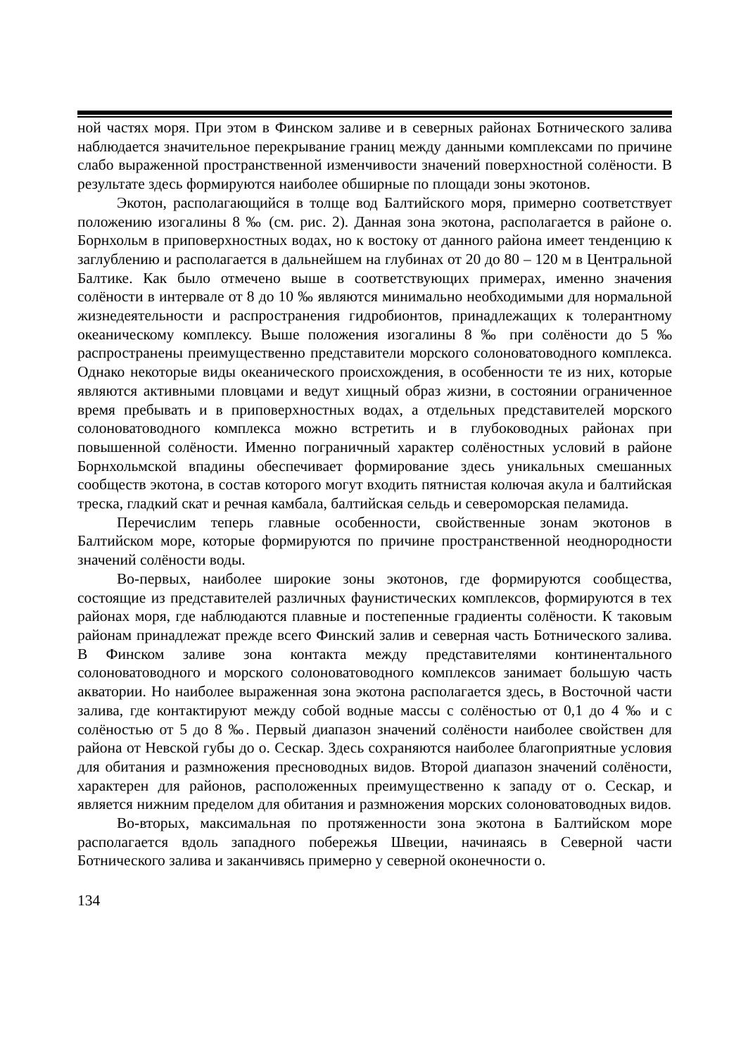ной частях моря. При этом в Финском заливе и в северных районах Ботнического залива наблюдается значительное перекрывание границ между данными комплексами по причине слабо выраженной пространственной изменчивости значений поверхностной солёности. В результате здесь формируются наиболее обширные по площади зоны экотонов.
Экотон, располагающийся в толще вод Балтийского моря, примерно соответствует положению изогалины 8 ‰ (см. рис. 2). Данная зона экотона, располагается в районе о. Борнхольм в приповерхностных водах, но к востоку от данного района имеет тенденцию к заглублению и располагается в дальнейшем на глубинах от 20 до 80 – 120 м в Центральной Балтике. Как было отмечено выше в соответствующих примерах, именно значения солёности в интервале от 8 до 10 ‰ являются минимально необходимыми для нормальной жизнедеятельности и распространения гидробионтов, принадлежащих к толерантному океаническому комплексу. Выше положения изогалины 8 ‰ при солёности до 5 ‰ распространены преимущественно представители морского солоноватоводного комплекса. Однако некоторые виды океанического происхождения, в особенности те из них, которые являются активными пловцами и ведут хищный образ жизни, в состоянии ограниченное время пребывать и в приповерхностных водах, а отдельных представителей морского солоноватоводного комплекса можно встретить и в глубоководных районах при повышенной солёности. Именно пограничный характер солёностных условий в районе Борнхольмской впадины обеспечивает формирование здесь уникальных смешанных сообществ экотона, в состав которого могут входить пятнистая колючая акула и балтийская треска, гладкий скат и речная камбала, балтийская сельдь и североморская пеламида.
Перечислим теперь главные особенности, свойственные зонам экотонов в Балтийском море, которые формируются по причине пространственной неоднородности значений солёности воды.
Во-первых, наиболее широкие зоны экотонов, где формируются сообщества, состоящие из представителей различных фаунистических комплексов, формируются в тех районах моря, где наблюдаются плавные и постепенные градиенты солёности. К таковым районам принадлежат прежде всего Финский залив и северная часть Ботнического залива. В Финском заливе зона контакта между представителями континентального солоноватоводного и морского солоноватоводного комплексов занимает большую часть акватории. Но наиболее выраженная зона экотона располагается здесь, в Восточной части залива, где контактируют между собой водные массы с солёностью от 0,1 до 4 ‰ и с солёностью от 5 до 8 ‰. Первый диапазон значений солёности наиболее свойствен для района от Невской губы до о. Сескар. Здесь сохраняются наиболее благоприятные условия для обитания и размножения пресноводных видов. Второй диапазон значений солёности, характерен для районов, расположенных преимущественно к западу от о. Сескар, и является нижним пределом для обитания и размножения морских солоноватоводных видов.
Во-вторых, максимальная по протяженности зона экотона в Балтийском море располагается вдоль западного побережья Швеции, начинаясь в Северной части Ботнического залива и заканчивясь примерно у северной оконечности о.
134